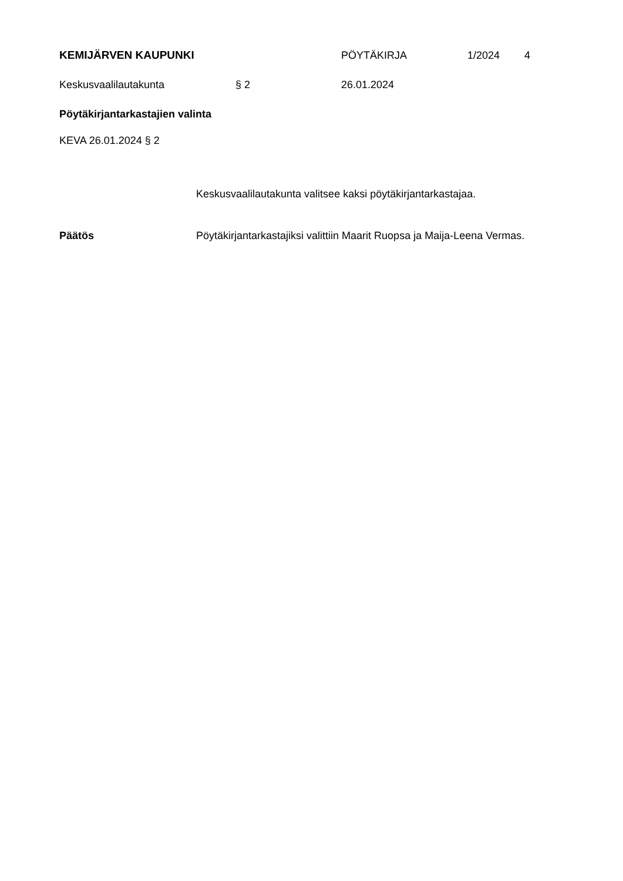KEMIJÄRVEN KAUPUNKI PÖYTÄKIRJA 1/2024 4
Keskusvaalilautakunta § 2 26.01.2024
Pöytäkirjantarkastajien valinta
KEVA 26.01.2024 § 2
Keskusvaalilautakunta valitsee kaksi pöytäkirjantarkastajaa.
Päätös Pöytäkirjantarkastajiksi valittiin Maarit Ruopsa ja Maija-Leena Vermas.